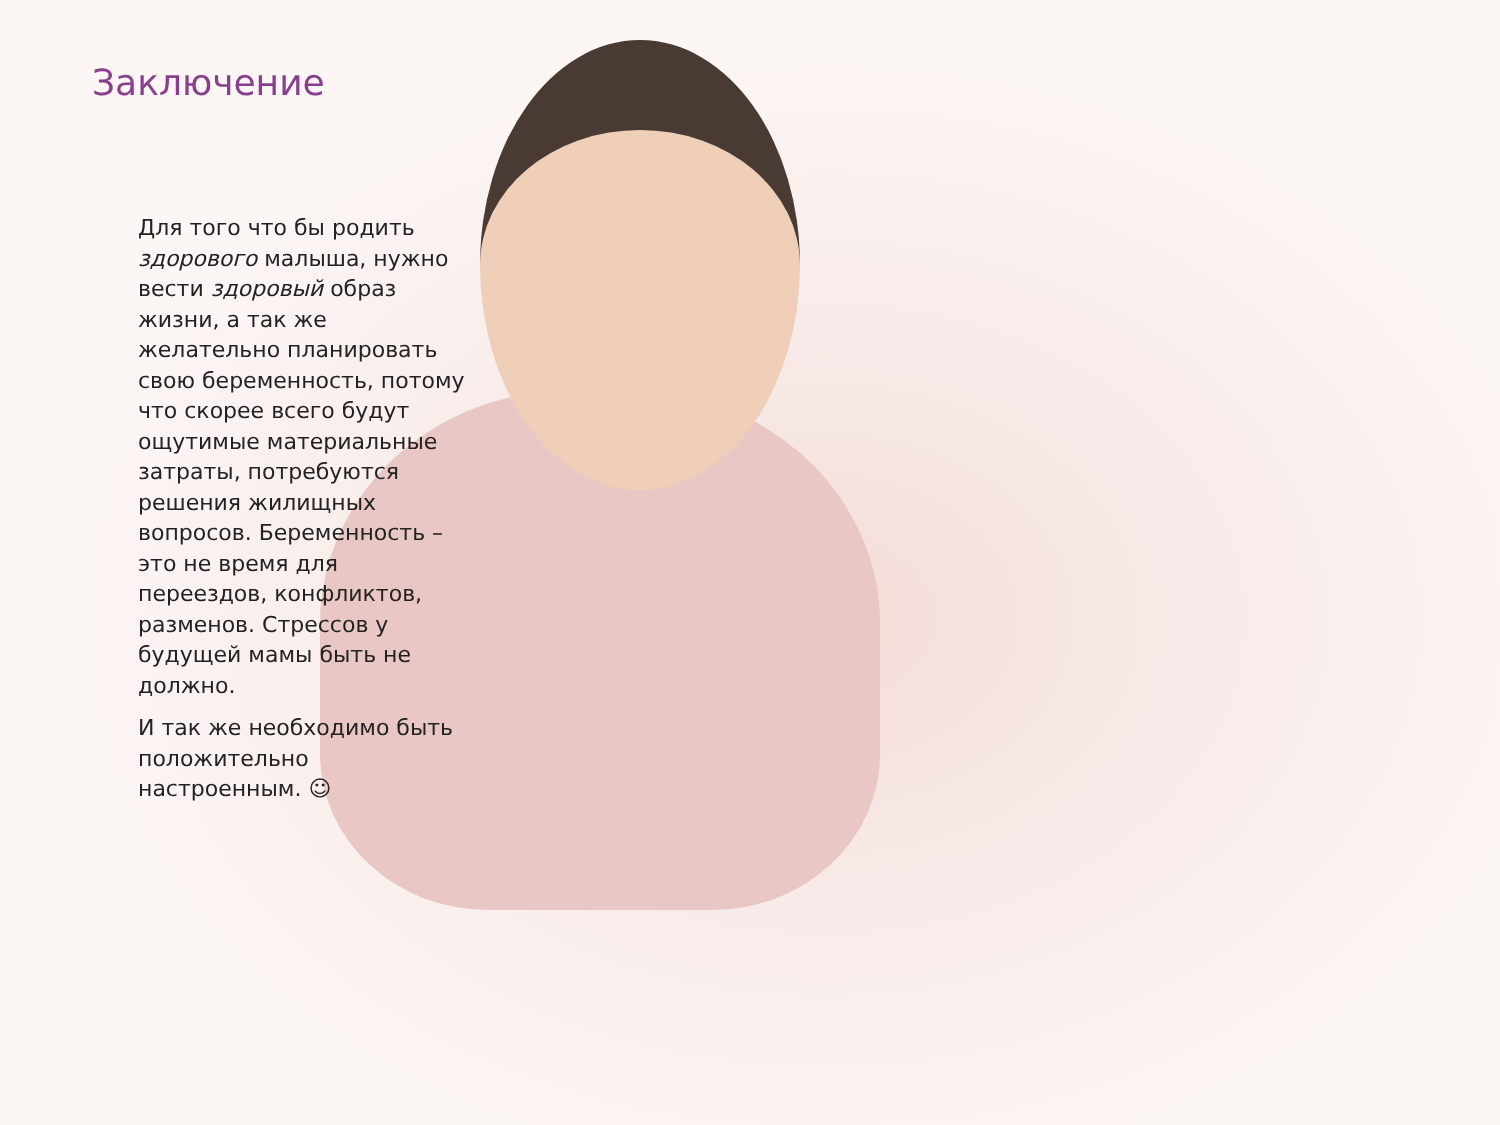Заключение
Для того что бы родить здорового малыша, нужно вести здоровый образ жизни, а так же желательно планировать свою беременность, потому что скорее всего будут ощутимые материальные затраты, потребуются решения жилищных вопросов. Беременность – это не время для переездов, конфликтов, разменов. Стрессов у будущей мамы быть не должно.
И так же необходимо быть положительно настроенным. ☺